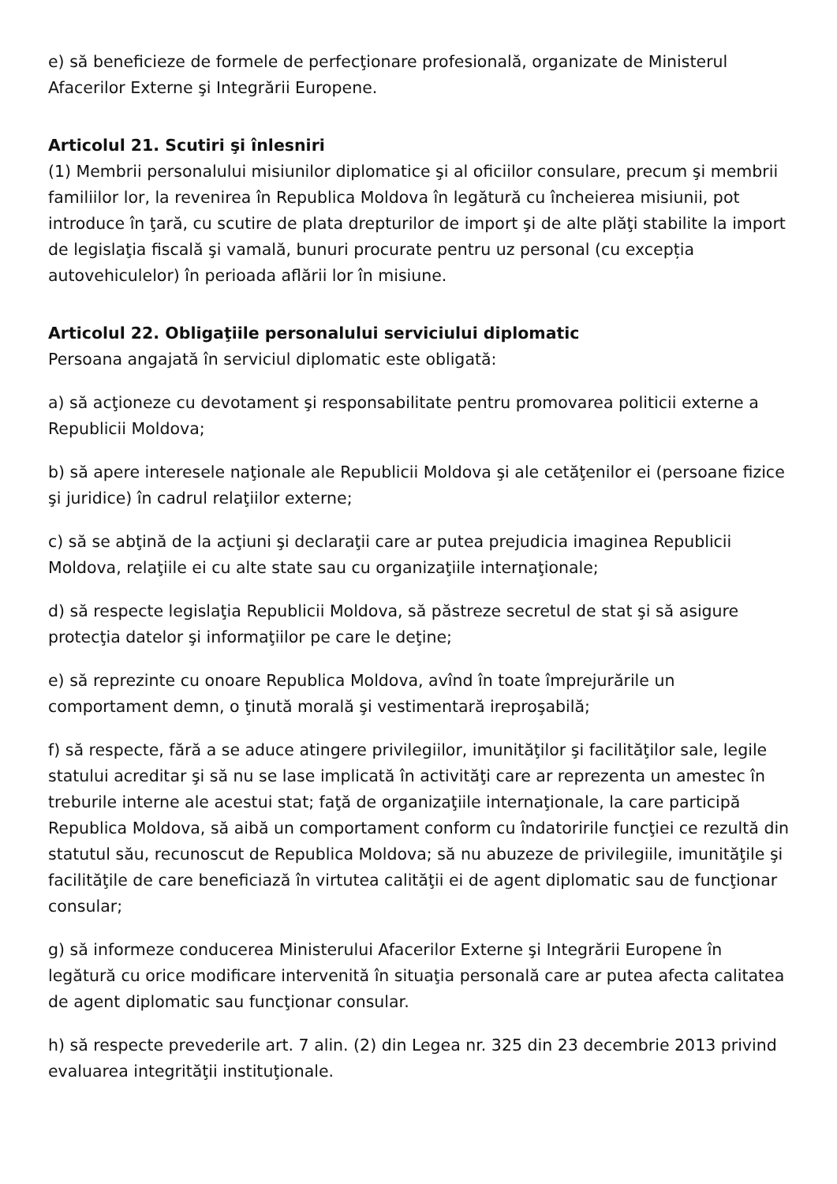e) să beneficieze de formele de perfecţionare profesională, organizate de Ministerul Afacerilor Externe şi Integrării Europene.
Articolul 21. Scutiri şi înlesniri
(1) Membrii personalului misiunilor diplomatice şi al oficiilor consulare, precum şi membrii familiilor lor, la revenirea în Republica Moldova în legătură cu încheierea misiunii, pot introduce în ţară, cu scutire de plata drepturilor de import şi de alte plăţi stabilite la import de legislaţia fiscală şi vamală, bunuri procurate pentru uz personal (cu excepția autovehiculelor) în perioada aflării lor în misiune.
Articolul 22. Obligaţiile personalului serviciului diplomatic
Persoana angajată în serviciul diplomatic este obligată:
a) să acţioneze cu devotament şi responsabilitate pentru promovarea politicii externe a Republicii Moldova;
b) să apere interesele naţionale ale Republicii Moldova şi ale cetăţenilor ei (persoane fizice şi juridice) în cadrul relaţiilor externe;
c) să se abţină de la acţiuni şi declaraţii care ar putea prejudicia imaginea Republicii Moldova, relaţiile ei cu alte state sau cu organizaţiile internaţionale;
d) să respecte legislaţia Republicii Moldova, să păstreze secretul de stat şi să asigure protecţia datelor şi informaţiilor pe care le deţine;
e) să reprezinte cu onoare Republica Moldova, avînd în toate împrejurările un comportament demn, o ţinută morală şi vestimentară ireproşabilă;
f) să respecte, fără a se aduce atingere privilegiilor, imunităţilor şi facilităţilor sale, legile statului acreditar şi să nu se lase implicată în activităţi care ar reprezenta un amestec în treburile interne ale acestui stat; faţă de organizaţiile internaţionale, la care participă Republica Moldova, să aibă un comportament conform cu îndatoririle funcţiei ce rezultă din statutul său, recunoscut de Republica Moldova; să nu abuzeze de privilegiile, imunităţile şi facilităţile de care beneficiază în virtutea calităţii ei de agent diplomatic sau de funcţionar consular;
g) să informeze conducerea Ministerului Afacerilor Externe şi Integrării Europene în legătură cu orice modificare intervenită în situaţia personală care ar putea afecta calitatea de agent diplomatic sau funcţionar consular.
h) să respecte prevederile art. 7 alin. (2) din Legea nr. 325 din 23 decembrie 2013 privind evaluarea integrităţii instituţionale.